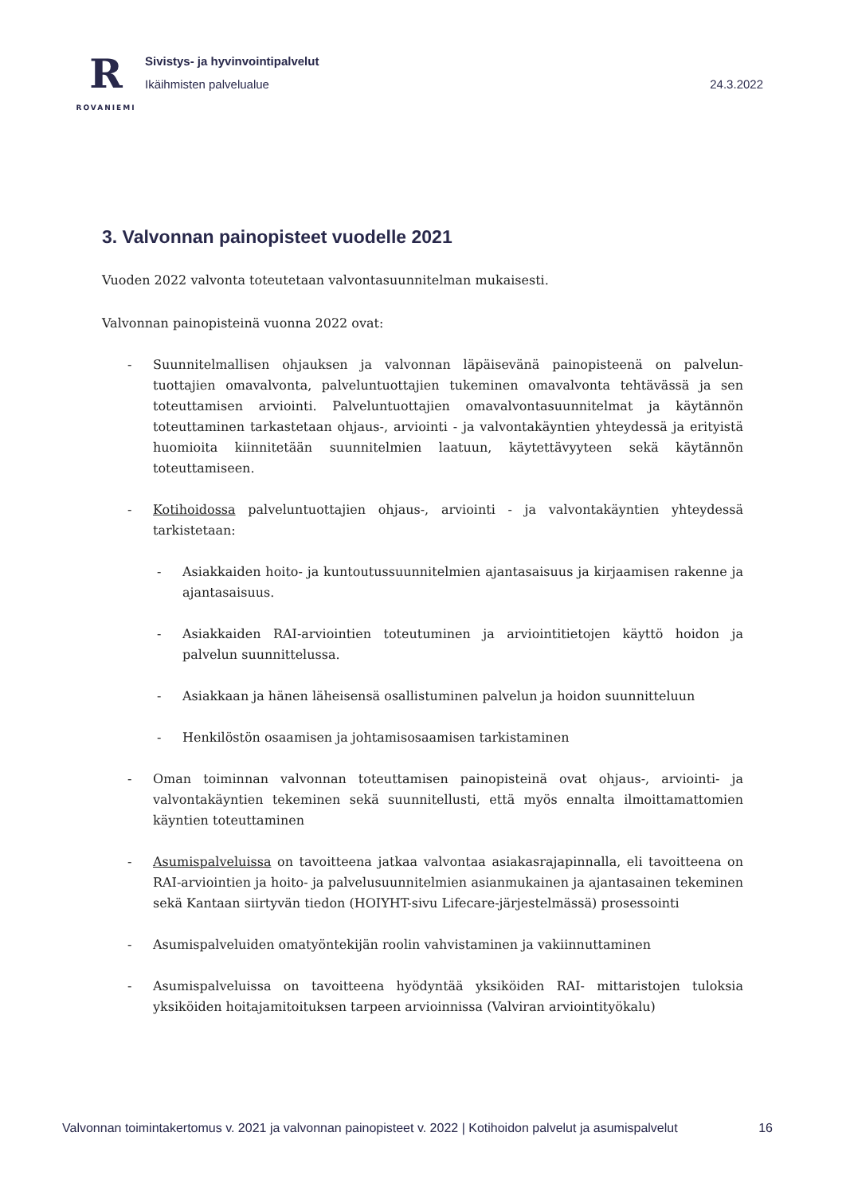R
ROVANIEMI
Sivistys- ja hyvinvointipalvelut
Ikäihmisten palvelualue 24.3.2022
3. Valvonnan painopisteet vuodelle 2021
Vuoden 2022 valvonta toteutetaan valvontasuunnitelman mukaisesti.
Valvonnan painopisteinä vuonna 2022 ovat:
- Suunnitelmallisen ohjauksen ja valvonnan läpäisevänä painopisteenä on palvelun-tuottajien omavalvonta, palveluntuottajien tukeminen omavalvonta tehtävässä ja sen toteuttamisen arviointi. Palveluntuottajien omavalvontasuunnitelmat ja käytännön toteuttaminen tarkastetaan ohjaus-, arviointi - ja valvontakäyntien yhteydessä ja erityistä huomioita kiinnitetään suunnitelmien laatuun, käytettävyyteen sekä käytännön toteuttamiseen.
- Kotihoidossa palveluntuottajien ohjaus-, arviointi - ja valvontakäyntien yhteydessä tarkistetaan:
- Asiakkaiden hoito- ja kuntoutussuunnitelmien ajantasaisuus ja kirjaamisen rakenne ja ajantasaisuus.
- Asiakkaiden RAI-arviointien toteutuminen ja arviointitietojen käyttö hoidon ja palvelun suunnittelussa.
- Asiakkaan ja hänen läheisensä osallistuminen palvelun ja hoidon suunnitteluun
- Henkilöstön osaamisen ja johtamisosaamisen tarkistaminen
- Oman toiminnan valvonnan toteuttamisen painopisteinä ovat ohjaus-, arviointi- ja valvontakäyntien tekeminen sekä suunnitellusti, että myös ennalta ilmoittamattomien käyntien toteuttaminen
- Asumispalveluissa on tavoitteena jatkaa valvontaa asiakasrajapinnalla, eli tavoitteena on RAI-arviointien ja hoito- ja palvelusuunnitelmien asianmukainen ja ajantasainen tekeminen sekä Kantaan siirtyvän tiedon (HOIYHT-sivu Lifecare-järjestelmässä) prosessointi
- Asumispalveluiden omatyöntekijän roolin vahvistaminen ja vakiinnuttaminen
- Asumispalveluissa on tavoitteena hyödyntää yksiköiden RAI- mittaristojen tuloksia yksiköiden hoitajamitoituksen tarpeen arvioinnissa (Valviran arviointityökalu)
Valvonnan toimintakertomus v. 2021 ja valvonnan painopisteet v. 2022 | Kotihoidon palvelut ja asumispalvelut 16